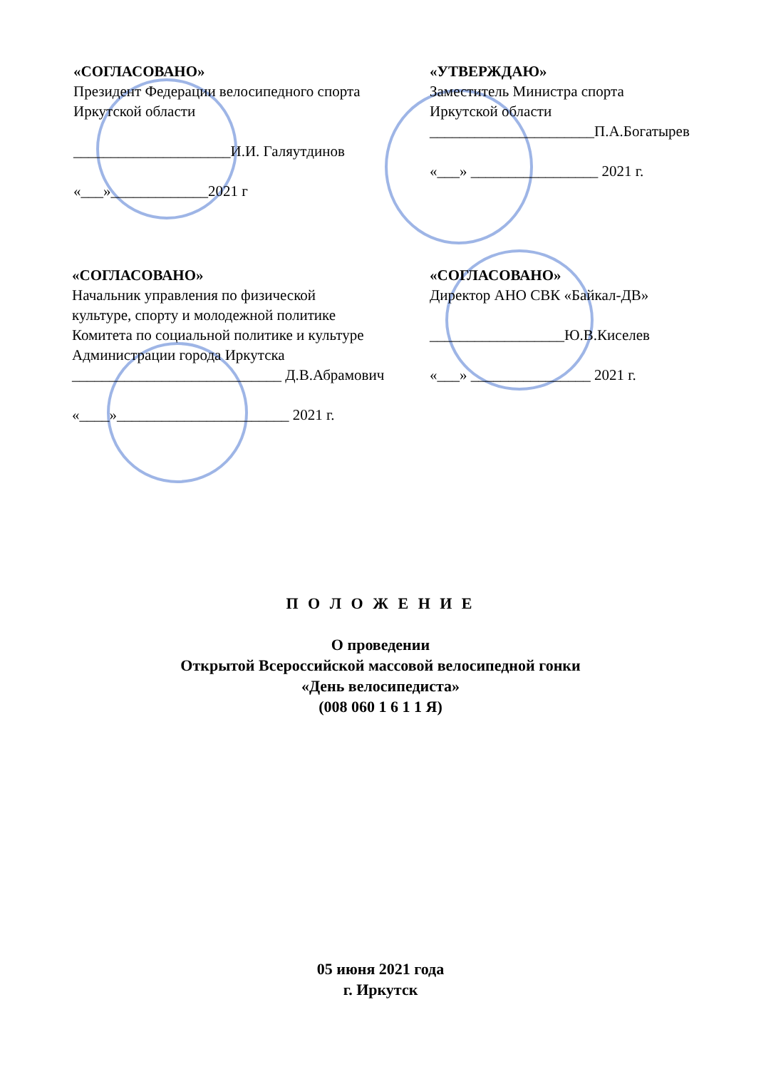«СОГЛАСОВАНО»
Президент Федерации велосипедного спорта
Иркутской области
_____________________И.И. Галяутдинов
«___»_____________2021 г
«УТВЕРЖДАЮ»
Заместитель Министра спорта
Иркутской области
______________________П.А.Богатырев
«___» _________________ 2021 г.
«СОГЛАСОВАНО»
Начальник управления по физической
культуре, спорту и молодежной политике
Комитета по социальной политике и культуре
Администрации города Иркутска
____________________________ Д.В.Абрамович
«____»_______________________ 2021 г.
«СОГЛАСОВАНО»
Директор АНО СВК «Байкал-ДВ»
__________________Ю.В.Киселев
«___» ________________ 2021 г.
П О Л О Ж Е Н И Е
О проведении
Открытой Всероссийской массовой велосипедной гонки
«День велосипедиста»
(008 060 1 6 1 1 Я)
05 июня 2021 года
г. Иркутск